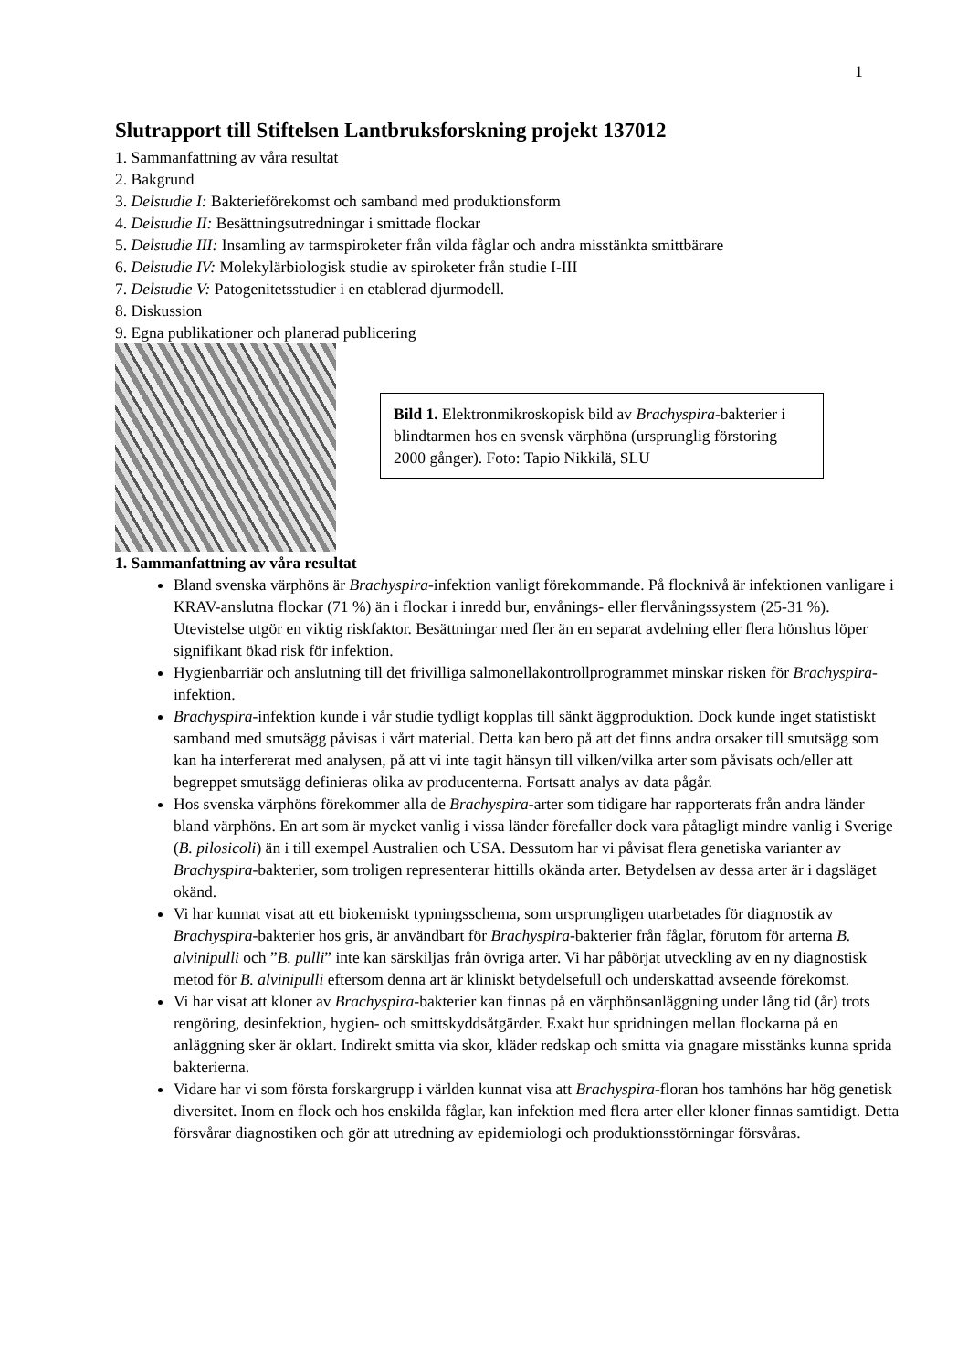1
Slutrapport till Stiftelsen Lantbruksforskning projekt 137012
1. Sammanfattning av våra resultat
2. Bakgrund
3. Delstudie I: Bakterieförekomst och samband med produktionsform
4. Delstudie II: Besättningsutredningar i smittade flockar
5. Delstudie III: Insamling av tarmspiroketer från vilda fåglar och andra misstänkta smittbärare
6. Delstudie IV: Molekylärbiologisk studie av spiroketer från studie I-III
7. Delstudie V: Patogenitetsstudier i en etablerad djurmodell.
8. Diskussion
9. Egna publikationer och planerad publicering
Bild 1. Elektronmikroskopisk bild av Brachyspira-bakterier i blindtarmen hos en svensk värphöna (ursprunglig förstoring 2000 gånger). Foto: Tapio Nikkilä, SLU
1. Sammanfattning av våra resultat
Bland svenska värphöns är Brachyspira-infektion vanligt förekommande. På flocknivå är infektionen vanligare i KRAV-anslutna flockar (71 %) än i flockar i inredd bur, envånings- eller flervåningssystem (25-31 %). Utevistelse utgör en viktig riskfaktor. Besättningar med fler än en separat avdelning eller flera hönshus löper signifikant ökad risk för infektion.
Hygienbarriär och anslutning till det frivilliga salmonellakontrollprogrammet minskar risken för Brachyspira-infektion.
Brachyspira-infektion kunde i vår studie tydligt kopplas till sänkt äggproduktion. Dock kunde inget statistiskt samband med smutsägg påvisas i vårt material. Detta kan bero på att det finns andra orsaker till smutsägg som kan ha interfererat med analysen, på att vi inte tagit hänsyn till vilken/vilka arter som påvisats och/eller att begreppet smutsägg definieras olika av producenterna. Fortsatt analys av data pågår.
Hos svenska värphöns förekommer alla de Brachyspira-arter som tidigare har rapporterats från andra länder bland värphöns. En art som är mycket vanlig i vissa länder förefaller dock vara påtagligt mindre vanlig i Sverige (B. pilosicoli) än i till exempel Australien och USA. Dessutom har vi påvisat flera genetiska varianter av Brachyspira-bakterier, som troligen representerar hittills okända arter. Betydelsen av dessa arter är i dagsläget okänd.
Vi har kunnat visat att ett biokemiskt typningsschema, som ursprungligen utarbetades för diagnostik av Brachyspira-bakterier hos gris, är användbart för Brachyspira-bakterier från fåglar, förutom för arterna B. alvinipulli och ”B. pulli” inte kan särskiljas från övriga arter. Vi har påbörjat utveckling av en ny diagnostisk metod för B. alvinipulli eftersom denna art är kliniskt betydelsefull och underskattad avseende förekomst.
Vi har visat att kloner av Brachyspira-bakterier kan finnas på en värphönsanläggning under lång tid (år) trots rengöring, desinfektion, hygien- och smittskyddsåtgärder. Exakt hur spridningen mellan flockarna på en anläggning sker är oklart. Indirekt smitta via skor, kläder redskap och smitta via gnagare misstänks kunna sprida bakterierna.
Vidare har vi som första forskargrupp i världen kunnat visa att Brachyspira-floran hos tamhöns har hög genetisk diversitet. Inom en flock och hos enskilda fåglar, kan infektion med flera arter eller kloner finnas samtidigt. Detta försvårar diagnostiken och gör att utredning av epidemiologi och produktionsstörningar försvåras.